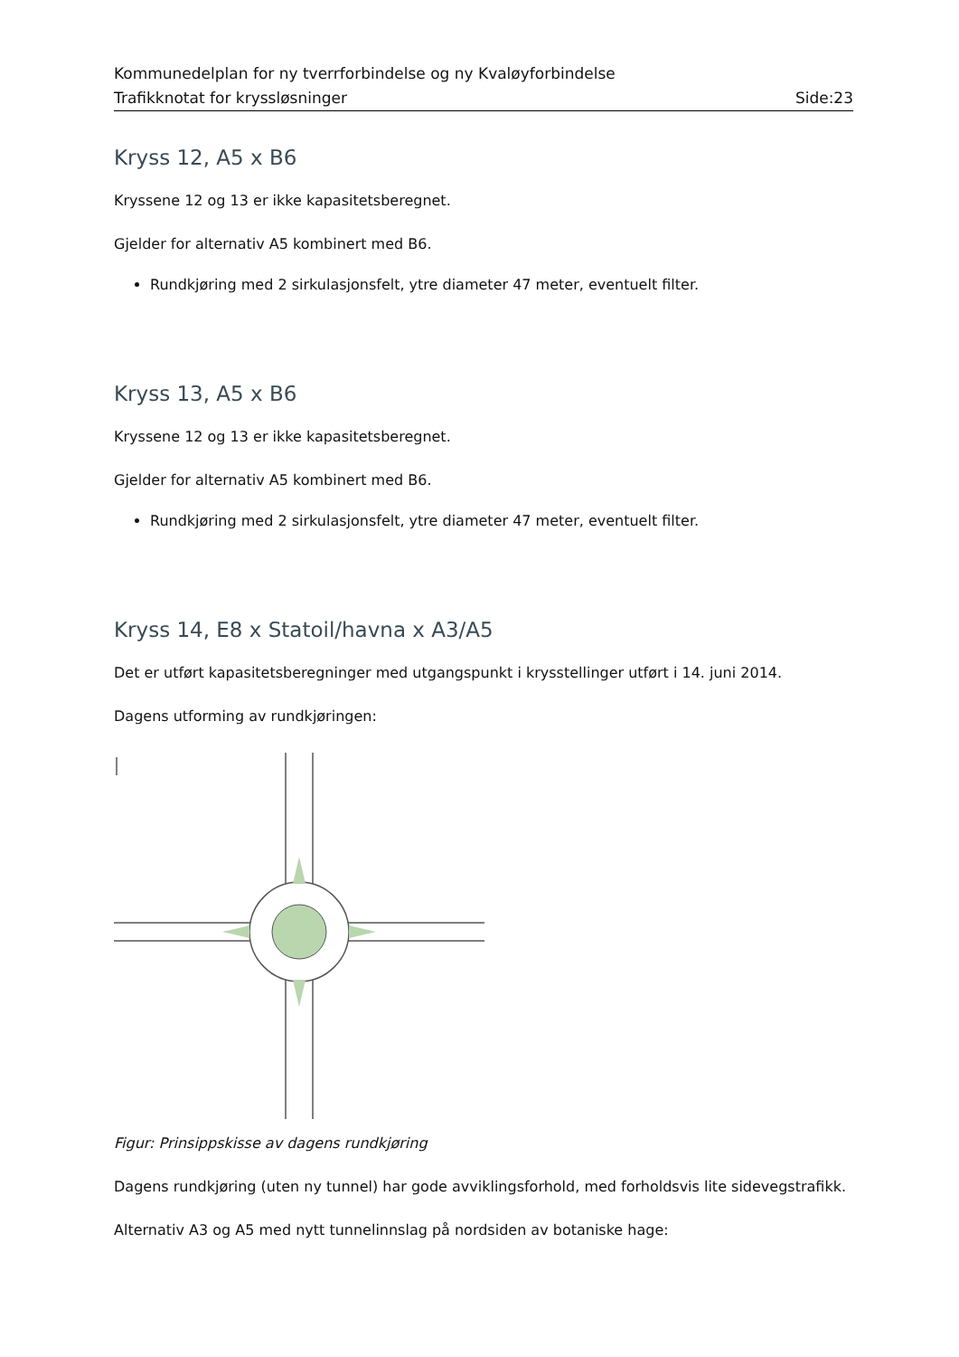Kommunedelplan for ny tverrforbindelse og ny Kvaløyforbindelse
Trafikknotat for kryssløsninger Side:23
Kryss 12, A5 x B6
Kryssene 12 og 13 er ikke kapasitetsberegnet.
Gjelder for alternativ A5 kombinert med B6.
Rundkjøring med 2 sirkulasjonsfelt, ytre diameter 47 meter, eventuelt filter.
Kryss 13, A5 x B6
Kryssene 12 og 13 er ikke kapasitetsberegnet.
Gjelder for alternativ A5 kombinert med B6.
Rundkjøring med 2 sirkulasjonsfelt, ytre diameter 47 meter, eventuelt filter.
Kryss 14, E8 x Statoil/havna x A3/A5
Det er utført kapasitetsberegninger med utgangspunkt i krysstellinger utført i 14. juni 2014.
Dagens utforming av rundkjøringen:
Figur: Prinsippskisse av dagens rundkjøring
Dagens rundkjøring (uten ny tunnel) har gode avviklingsforhold, med forholdsvis lite sidevegstrafikk.
Alternativ A3 og A5 med nytt tunnelinnslag på nordsiden av botaniske hage: